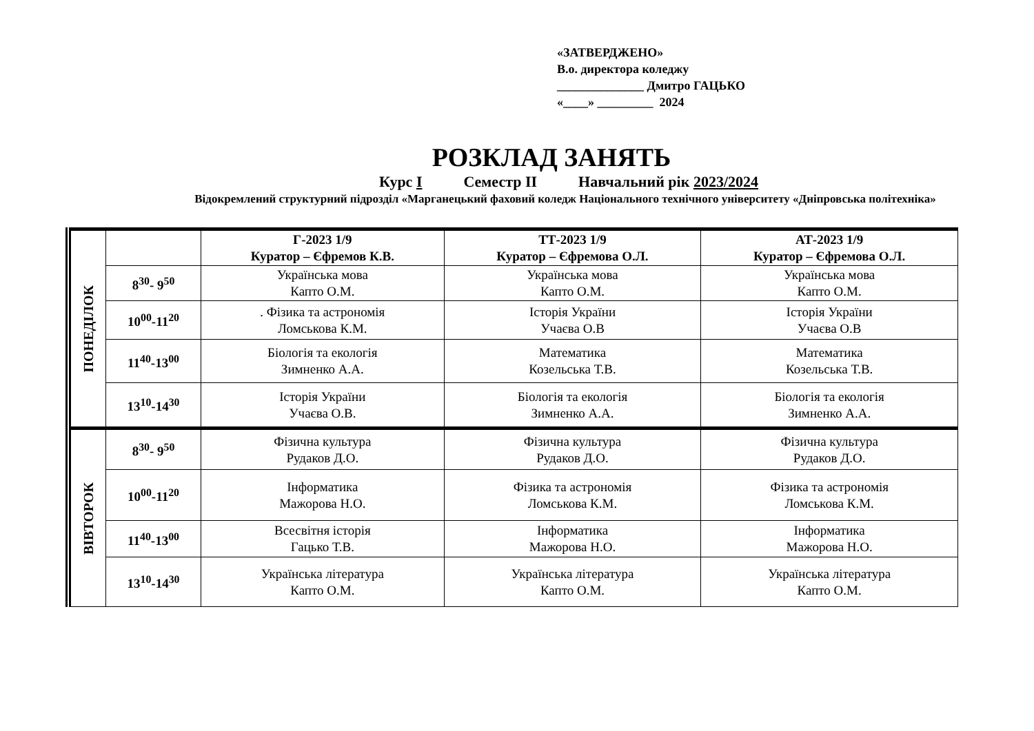«ЗАТВЕРДЖЕНО»
В.о. директора коледжу
______________ Дмитро ГАЦЬКО
«____» _________ 2024
РОЗКЛАД ЗАНЯТЬ
Курс І Семестр ІІ Навчальний рік 2023/2024
Відокремлений структурний підрозділ «Марганецький фаховий коледж Національного технічного університету «Дніпровська політехніка»
| ПОНЕДІЛОК | | Г-2023 1/9 Куратор – Єфремов К.В. | ТТ-2023 1/9 Куратор – Єфремова О.Л. | АТ-2023 1/9 Куратор – Єфремова О.Л. |
| | 8<sup>30</sup>- 9<sup>50</sup> | Українська мова Капто О.М. | Українська мова Капто О.М. | Українська мова Капто О.М. |
| | 10<sup>00</sup>-11<sup>20</sup> | . Фізика та астрономія Ломськова К.М. | Історія України Учаєва О.В | Історія України Учаєва О.В |
| | 11<sup>40</sup>-13<sup>00</sup> | Біологія та екологія Зимненко А.А. | Математика Козельська Т.В. | Математика Козельська Т.В. |
| | 13<sup>10</sup>-14<sup>30</sup> | Історія України Учаєва О.В. | Біологія та екологія Зимненко А.А. | Біологія та екологія Зимненко А.А. |
| ВІВТОРОК | 8<sup>30</sup>- 9<sup>50</sup> | Фізична культура Рудаков Д.О. | Фізична культура Рудаков Д.О. | Фізична культура Рудаков Д.О. |
| | 10<sup>00</sup>-11<sup>20</sup> | Інформатика Мажорова Н.О. | Фізика та астрономія Ломськова К.М. | Фізика та астрономія Ломськова К.М. |
| | 11<sup>40</sup>-13<sup>00</sup> | Всесвітня історія Гацько Т.В. | Інформатика Мажорова Н.О. | Інформатика Мажорова Н.О. |
| | 13<sup>10</sup>-14<sup>30</sup> | Українська література Капто О.М. | Українська література Капто О.М. | Українська література Капто О.М. |